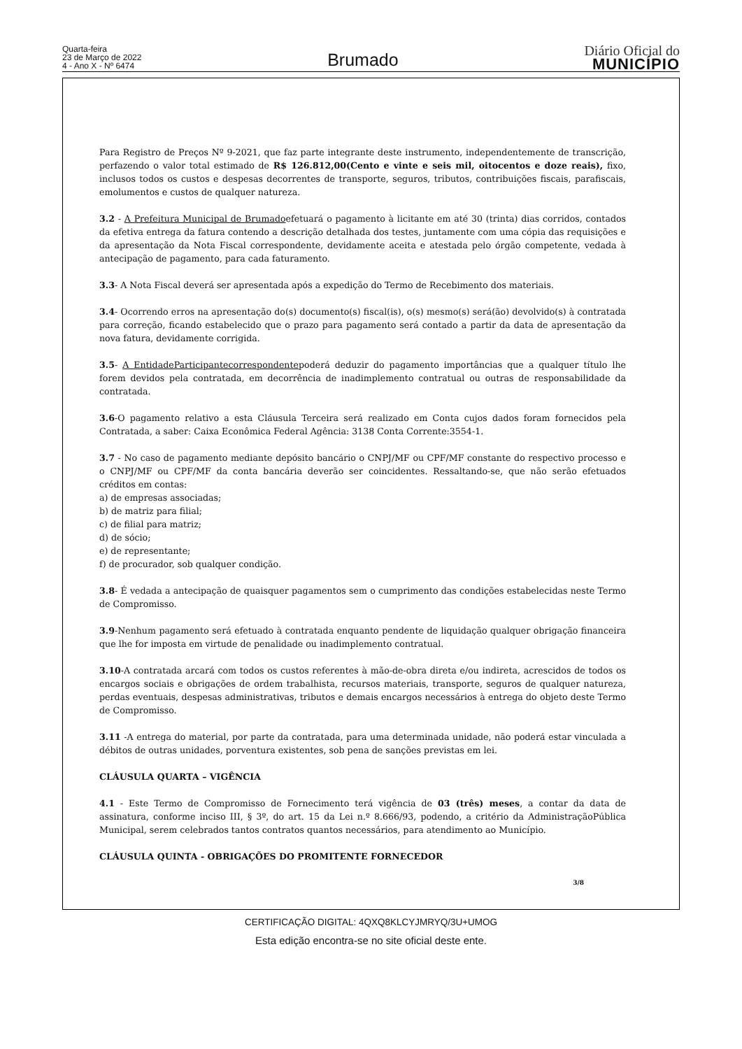Quarta-feira
23 de Março de 2022
4 - Ano X - Nº 6474
Brumado
Diário Oficial do
MUNICÍPIO
Para Registro de Preços Nº 9-2021, que faz parte integrante deste instrumento, independentemente de transcrição, perfazendo o valor total estimado de R$ 126.812,00(Cento e vinte e seis mil, oitocentos e doze reais), fixo, inclusos todos os custos e despesas decorrentes de transporte, seguros, tributos, contribuições fiscais, parafiscais, emolumentos e custos de qualquer natureza.
3.2 - A Prefeitura Municipal de Brumadoefetuará o pagamento à licitante em até 30 (trinta) dias corridos, contados da efetiva entrega da fatura contendo a descrição detalhada dos testes, juntamente com uma cópia das requisições e da apresentação da Nota Fiscal correspondente, devidamente aceita e atestada pelo órgão competente, vedada à antecipação de pagamento, para cada faturamento.
3.3- A Nota Fiscal deverá ser apresentada após a expedição do Termo de Recebimento dos materiais.
3.4- Ocorrendo erros na apresentação do(s) documento(s) fiscal(is), o(s) mesmo(s) será(ão) devolvido(s) à contratada para correção, ficando estabelecido que o prazo para pagamento será contado a partir da data de apresentação da nova fatura, devidamente corrigida.
3.5- A EntidadeParticipantecorrespondentepoderá deduzir do pagamento importâncias que a qualquer título lhe forem devidos pela contratada, em decorrência de inadimplemento contratual ou outras de responsabilidade da contratada.
3.6-O pagamento relativo a esta Cláusula Terceira será realizado em Conta cujos dados foram fornecidos pela Contratada, a saber: Caixa Econômica Federal Agência: 3138 Conta Corrente:3554-1.
3.7 - No caso de pagamento mediante depósito bancário o CNPJ/MF ou CPF/MF constante do respectivo processo e o CNPJ/MF ou CPF/MF da conta bancária deverão ser coincidentes. Ressaltando-se, que não serão efetuados créditos em contas:
a) de empresas associadas;
b) de matriz para filial;
c) de filial para matriz;
d) de sócio;
e) de representante;
f) de procurador, sob qualquer condição.
3.8- É vedada a antecipação de quaisquer pagamentos sem o cumprimento das condições estabelecidas neste Termo de Compromisso.
3.9-Nenhum pagamento será efetuado à contratada enquanto pendente de liquidação qualquer obrigação financeira que lhe for imposta em virtude de penalidade ou inadimplemento contratual.
3.10-A contratada arcará com todos os custos referentes à mão-de-obra direta e/ou indireta, acrescidos de todos os encargos sociais e obrigações de ordem trabalhista, recursos materiais, transporte, seguros de qualquer natureza, perdas eventuais, despesas administrativas, tributos e demais encargos necessários à entrega do objeto deste Termo de Compromisso.
3.11 -A entrega do material, por parte da contratada, para uma determinada unidade, não poderá estar vinculada a débitos de outras unidades, porventura existentes, sob pena de sanções previstas em lei.
CLÁUSULA QUARTA – VIGÊNCIA
4.1 - Este Termo de Compromisso de Fornecimento terá vigência de 03 (três) meses, a contar da data de assinatura, conforme inciso III, § 3º, do art. 15 da Lei n.º 8.666/93, podendo, a critério da AdministraçãoPública Municipal, serem celebrados tantos contratos quantos necessários, para atendimento ao Município.
CLÁUSULA QUINTA - OBRIGAÇÕES DO PROMITENTE FORNECEDOR
3/8
CERTIFICAÇÃO DIGITAL: 4QXQ8KLCYJMRYQ/3U+UMOG
Esta edição encontra-se no site oficial deste ente.